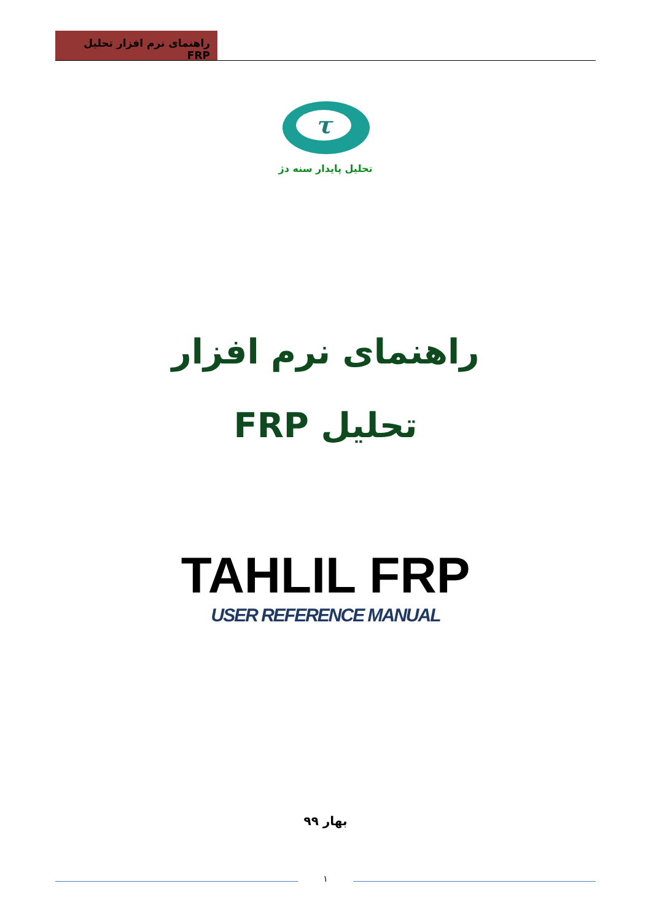راهنمای نرم افزار تحلیل FRP
τ
تحلیل پایدار سنه دژ
راهنمای نرم افزار
تحلیل FRP
TAHLIL FRP
USER REFERENCE MANUAL
بهار ۹۹
۱